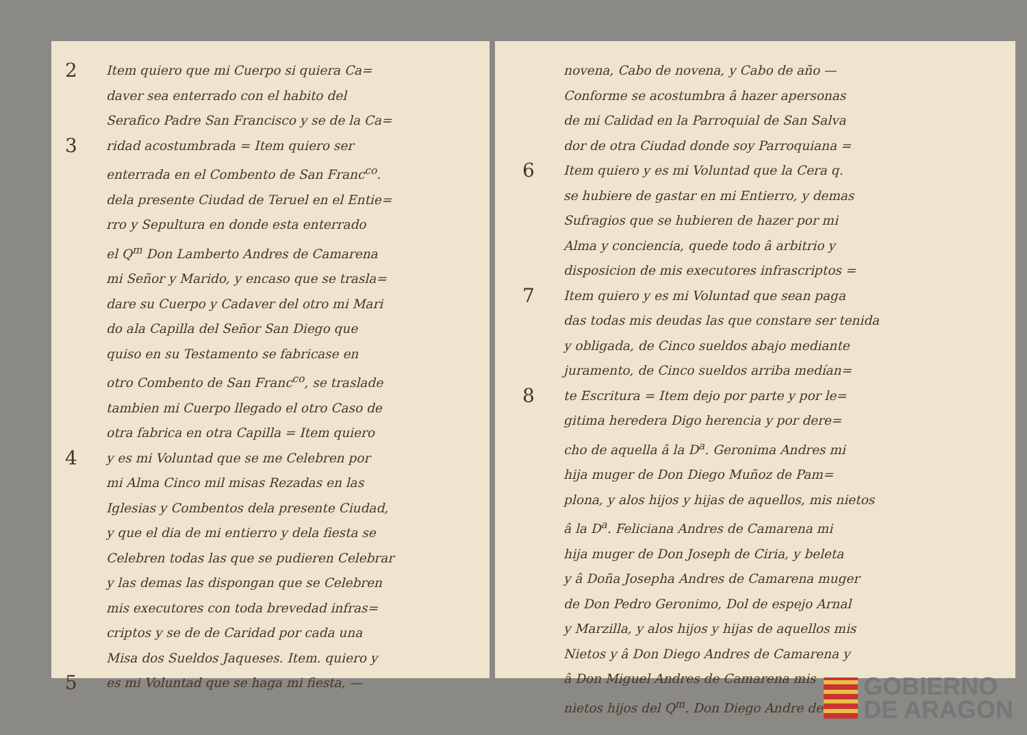2 Item quiero que mi Cuerpo si quiera Ca=
daver sea enterrado con el habito del
Serafico Padre San Francisco y se de la Ca=
3 ridad acostumbrada = Item quiero ser
enterrada en el Combento de San Franc<sup>co</sup>.
dela presente Ciudad de Teruel en el Entie=
rro y Sepultura en donde esta enterrado
el Q<sup>m</sup> Don Lamberto Andres de Camarena
mi Señor y Marido, y encaso que se trasla=
dare su Cuerpo y Cadaver del otro mi Mari
do ala Capilla del Señor San Diego que
quiso en su Testamento se fabricase en
otro Combento de San Franc<sup>co</sup>, se traslade
tambien mi Cuerpo llegado el otro Caso de
otra fabrica en otra Capilla = Item quiero
4 y es mi Voluntad que se me Celebren por
mi Alma Cinco mil misas Rezadas en las
Iglesias y Combentos dela presente Ciudad,
y que el dia de mi entierro y dela fiesta se
Celebren todas las que se pudieren Celebrar
y las demas las dispongan que se Celebren
mis executores con toda brevedad infras=
criptos y se de de Caridad por cada una
Misa dos Sueldos Jaqueses. Item. quiero y
5 es mi Voluntad que se haga mi fiesta, —
novena, Cabo de novena, y Cabo de año —
Conforme se acostumbra â hazer apersonas
de mi Calidad en la Parroquial de San Salva
dor de otra Ciudad donde soy Parroquiana =
6 Item quiero y es mi Voluntad que la Cera q.
se hubiere de gastar en mi Entierro, y demas
Sufragios que se hubieren de hazer por mi
Alma y conciencia, quede todo â arbitrio y
disposicion de mis executores infrascriptos =
7 Item quiero y es mi Voluntad que sean paga
das todas mis deudas las que constare ser tenida
y obligada, de Cinco sueldos abajo mediante
juramento, de Cinco sueldos arriba medían=
8 te Escritura = Item dejo por parte y por le=
gitima heredera Digo herencia y por dere=
cho de aquella â la D<sup>a</sup>. Geronima Andres mi
hija muger de Don Diego Muñoz de Pam=
plona, y alos hijos y hijas de aquellos, mis nietos
â la D<sup>a</sup>. Feliciana Andres de Camarena mi
hija muger de Don Joseph de Ciria, y beleta
y â Doña Josepha Andres de Camarena muger
de Don Pedro Geronimo, Dol de espejo Arnal
y Marzilla, y alos hijos y hijas de aquellos mis
Nietos y â Don Diego Andres de Camarena y
â Don Miguel Andres de Camarena mis
nietos hijos del Q<sup>m</sup>. Don Diego Andre de —
GOBIERNO
DE ARAGON